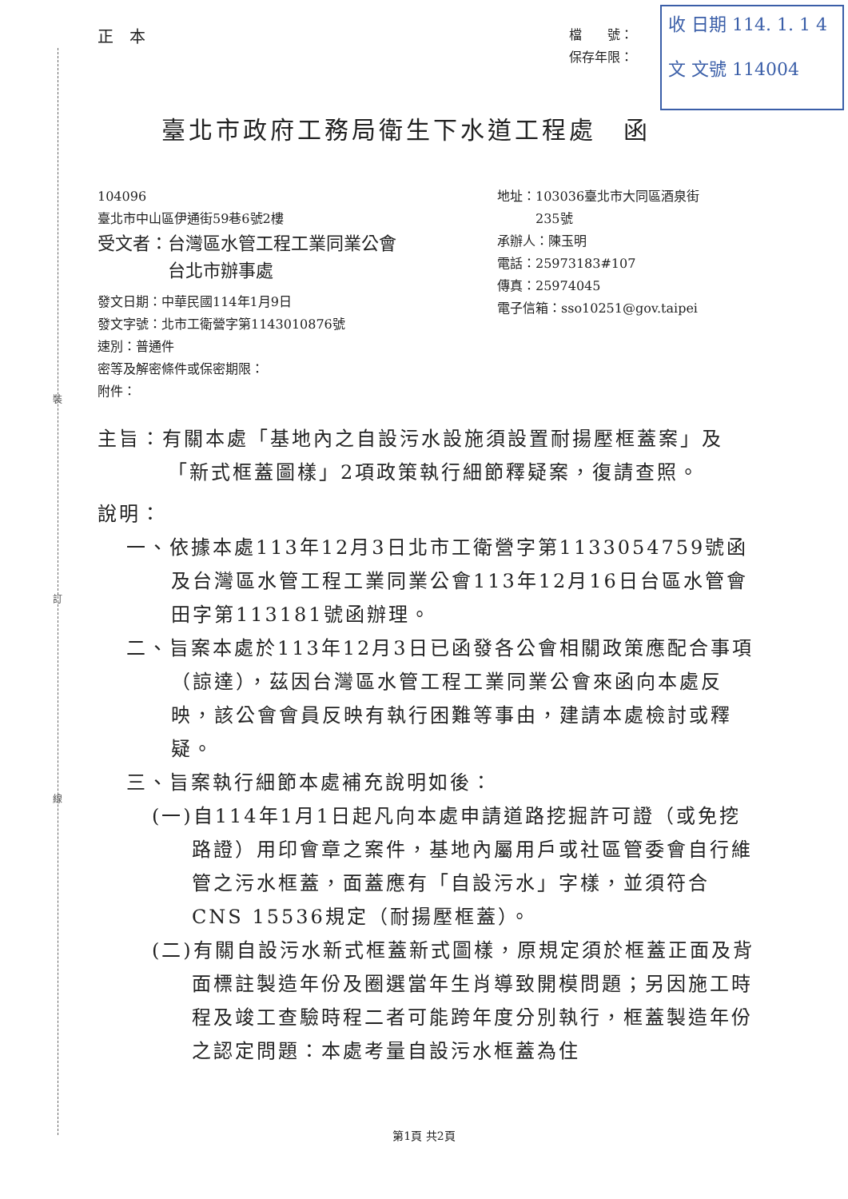裝
訂
線
收 日期 114. 1. 1 4
文 文號 114004
正　本 檔　　號：
保存年限：
臺北市政府工務局衛生下水道工程處　函
104096
臺北市中山區伊通街59巷6號2樓
受文者：台灣區水管工程工業同業公會
　　　　台北市辦事處
發文日期：中華民國114年1月9日
發文字號：北市工衛營字第1143010876號
速別：普通件
密等及解密條件或保密期限：
附件：
地址：103036臺北市大同區酒泉街
　　　235號
承辦人：陳玉明
電話：25973183#107
傳真：25974045
電子信箱：sso10251@gov.taipei
主旨：有關本處「基地內之自設污水設施須設置耐揚壓框蓋案」及「新式框蓋圖樣」2項政策執行細節釋疑案，復請查照。
說明：
一、依據本處113年12月3日北市工衛營字第1133054759號函及台灣區水管工程工業同業公會113年12月16日台區水管會田字第113181號函辦理。
二、旨案本處於113年12月3日已函發各公會相關政策應配合事項（諒達），茲因台灣區水管工程工業同業公會來函向本處反映，該公會會員反映有執行困難等事由，建請本處檢討或釋疑。
三、旨案執行細節本處補充說明如後：
(一)自114年1月1日起凡向本處申請道路挖掘許可證（或免挖路證）用印會章之案件，基地內屬用戶或社區管委會自行維管之污水框蓋，面蓋應有「自設污水」字樣，並須符合CNS 15536規定（耐揚壓框蓋）。
(二)有關自設污水新式框蓋新式圖樣，原規定須於框蓋正面及背面標註製造年份及圈選當年生肖導致開模問題；另因施工時程及竣工查驗時程二者可能跨年度分別執行，框蓋製造年份之認定問題：本處考量自設污水框蓋為住
第1頁 共2頁